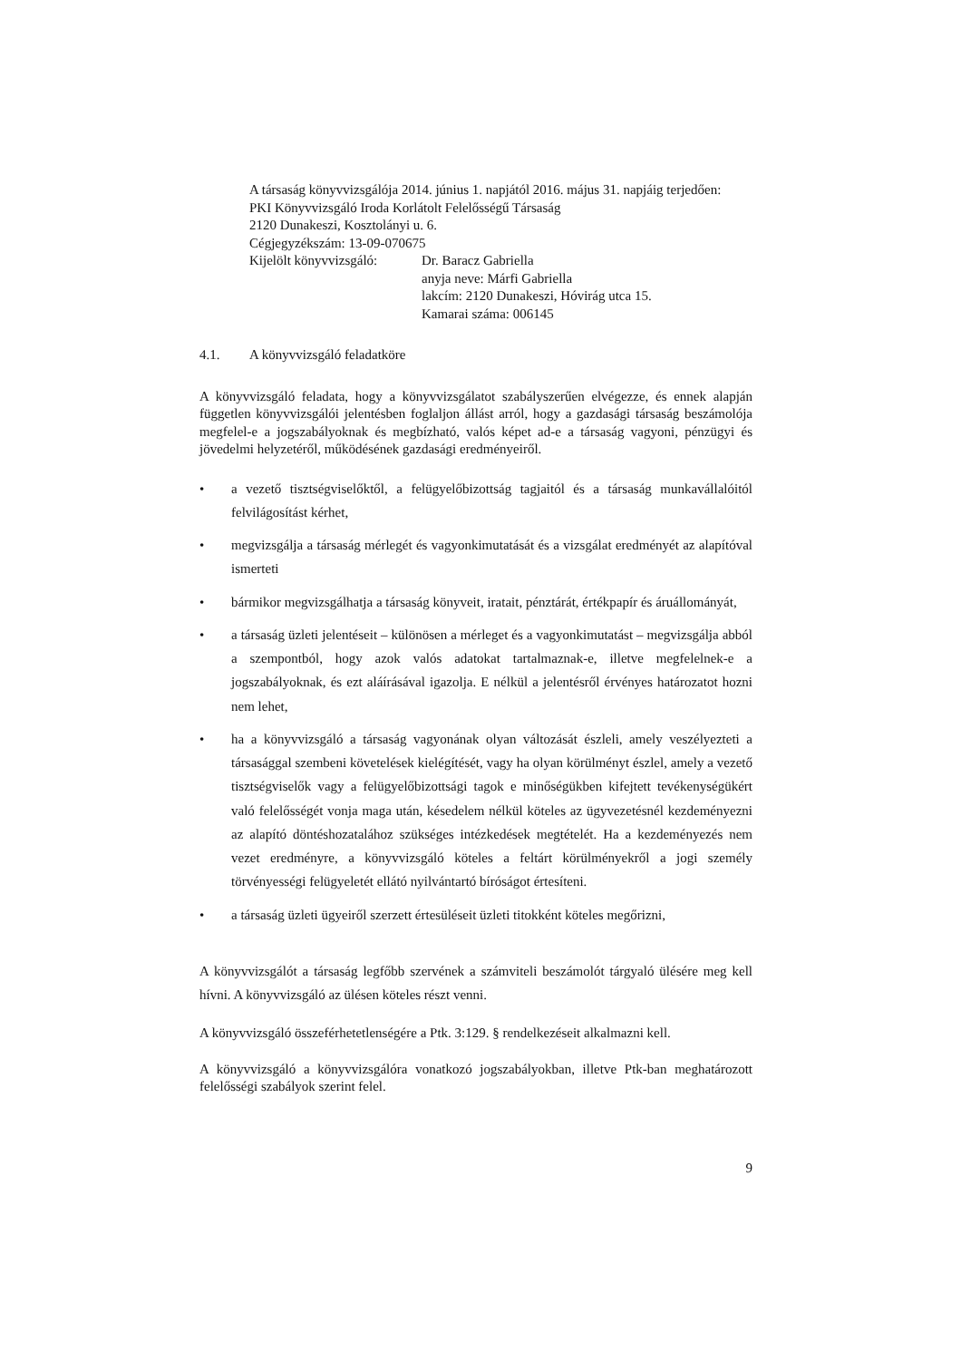A társaság könyvvizsgálója 2014. június 1. napjától 2016. május 31. napjáig terjedően:
PKI Könyvvizsgáló Iroda Korlátolt Felelősségű Társaság
2120 Dunakeszi, Kosztolányi u. 6.
Cégjegyzékszám: 13-09-070675
Kijelölt könyvvizsgáló:
Dr. Baracz Gabriella
anyja neve: Márfi Gabriella
lakcím: 2120 Dunakeszi, Hóvirág utca 15.
Kamarai száma: 006145
4.1. A könyvvizsgáló feladatköre
A könyvvizsgáló feladata, hogy a könyvvizsgálatot szabályszerűen elvégezze, és ennek alapján független könyvvizsgálói jelentésben foglaljon állást arról, hogy a gazdasági társaság beszámolója megfelel-e a jogszabályoknak és megbízható, valós képet ad-e a társaság vagyoni, pénzügyi és jövedelmi helyzetéről, működésének gazdasági eredményeiről.
• a vezető tisztségviselőktől, a felügyelőbizottság tagjaitól és a társaság munkavállalóitól felvilágosítást kérhet,
• megvizsgálja a társaság mérlegét és vagyonkimutatását és a vizsgálat eredményét az alapítóval ismerteti
• bármikor megvizsgálhatja a társaság könyveit, iratait, pénztárát, értékpapír és áruállományát,
• a társaság üzleti jelentéseit – különösen a mérleget és a vagyonkimutatást – megvizsgálja abból a szempontból, hogy azok valós adatokat tartalmaznak-e, illetve megfelelnek-e a jogszabályoknak, és ezt aláírásával igazolja. E nélkül a jelentésről érvényes határozatot hozni nem lehet,
• ha a könyvvizsgáló a társaság vagyonának olyan változását észleli, amely veszélyezteti a társasággal szembeni követelések kielégítését, vagy ha olyan körülményt észlel, amely a vezető tisztségviselők vagy a felügyelőbizottsági tagok e minőségükben kifejtett tevékenységükért való felelősségét vonja maga után, késedelem nélkül köteles az ügyvezetésnél kezdeményezni az alapító döntéshozatalához szükséges intézkedések megtételét. Ha a kezdeményezés nem vezet eredményre, a könyvvizsgáló köteles a feltárt körülményekről a jogi személy törvényességi felügyeletét ellátó nyilvántartó bíróságot értesíteni.
• a társaság üzleti ügyeiről szerzett értesüléseit üzleti titokként köteles megőrizni,
A könyvvizsgálót a társaság legfőbb szervének a számviteli beszámolót tárgyaló ülésére meg kell hívni. A könyvvizsgáló az ülésen köteles részt venni.
A könyvvizsgáló összeférhetetlenségére a Ptk. 3:129. § rendelkezéseit alkalmazni kell.
A könyvvizsgáló a könyvvizsgálóra vonatkozó jogszabályokban, illetve Ptk-ban meghatározott felelősségi szabályok szerint felel.
9